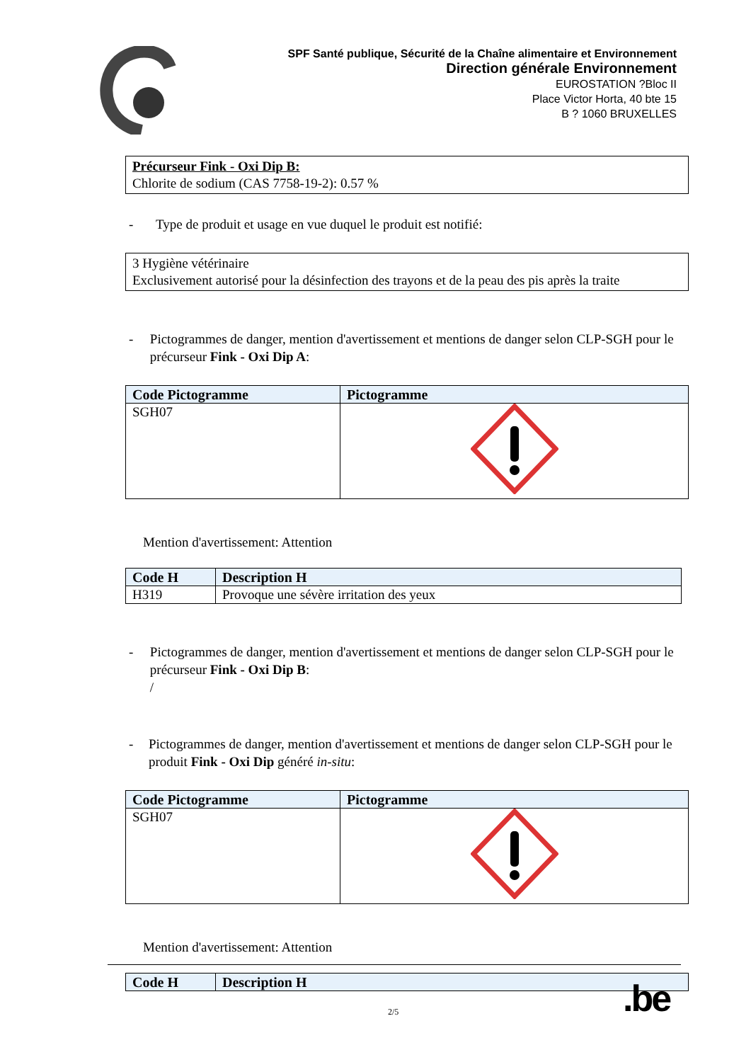SPF Santé publique, Sécurité de la Chaîne alimentaire et Environnement
Direction générale Environnement
EUROSTATION ?Bloc II
Place Victor Horta, 40 bte 15
B ? 1060 BRUXELLES
Précurseur Fink - Oxi Dip B:
Chlorite de sodium (CAS 7758-19-2): 0.57 %
- Type de produit et usage en vue duquel le produit est notifié:
3 Hygiène vétérinaire
Exclusivement autorisé pour la désinfection des trayons et de la peau des pis après la traite
- Pictogrammes de danger, mention d'avertissement et mentions de danger selon CLP-SGH pour le précurseur Fink - Oxi Dip A:
| Code Pictogramme | Pictogramme |
| --- | --- |
| SGH07 | |
Mention d'avertissement: Attention
| Code H | Description H |
| --- | --- |
| H319 | Provoque une sévère irritation des yeux |
- Pictogrammes de danger, mention d'avertissement et mentions de danger selon CLP-SGH pour le précurseur Fink - Oxi Dip B:
/
- Pictogrammes de danger, mention d'avertissement et mentions de danger selon CLP-SGH pour le produit Fink - Oxi Dip généré in-situ:
| Code Pictogramme | Pictogramme |
| --- | --- |
| SGH07 | |
Mention d'avertissement: Attention
| Code H | Description H |
| --- | --- |
.be
2/5